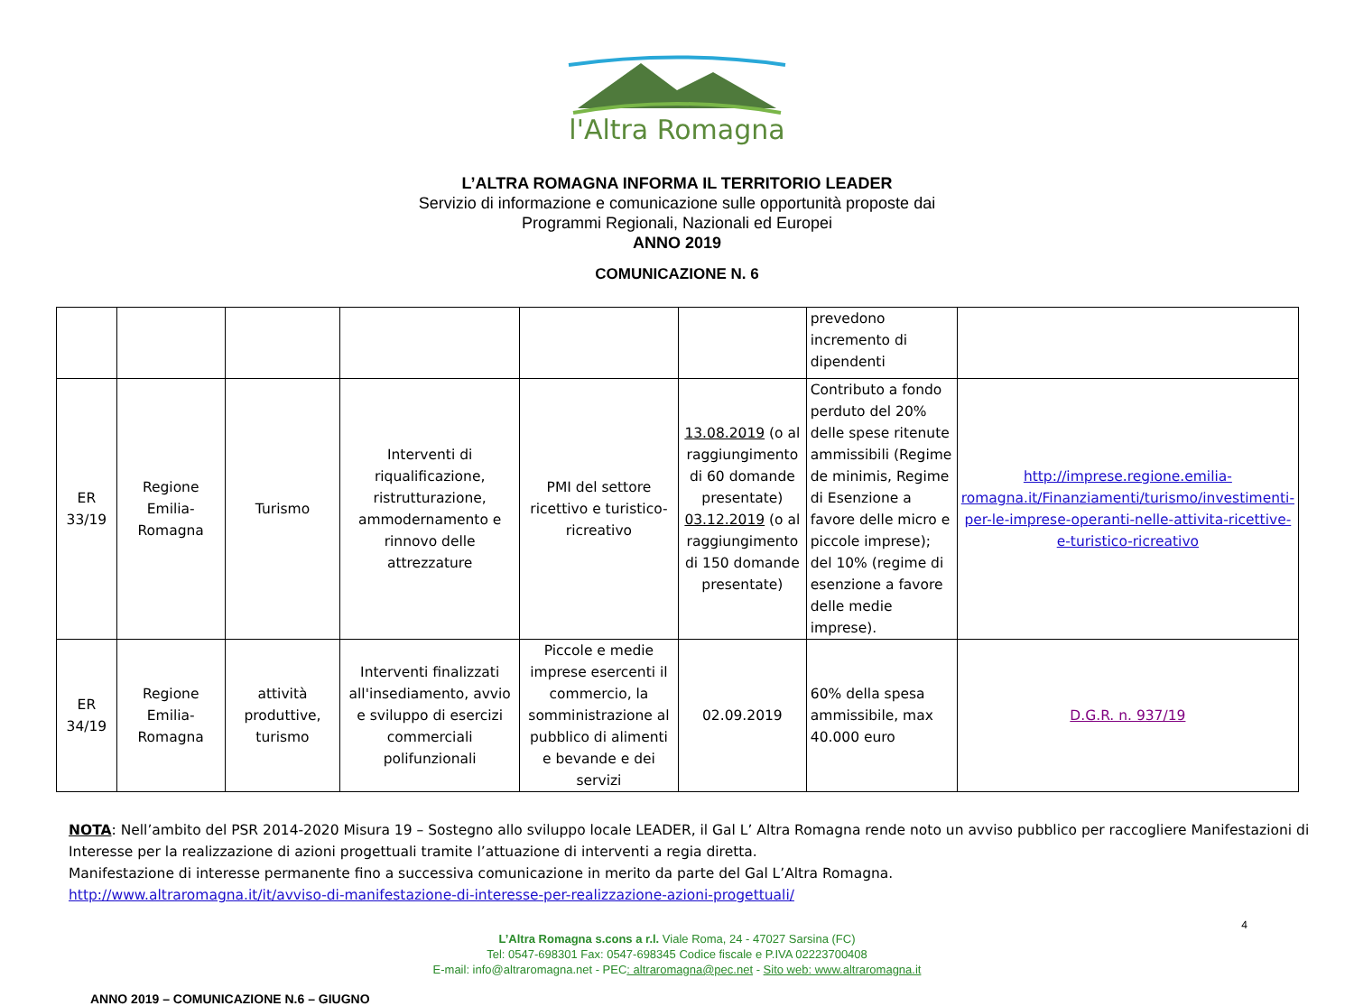l'Altra Romagna
L’ALTRA ROMAGNA INFORMA IL TERRITORIO LEADER
Servizio di informazione e comunicazione sulle opportunità proposte dai
Programmi Regionali, Nazionali ed Europei
ANNO 2019
COMUNICAZIONE N. 6
| | | | | | | prevedono incremento di dipendenti | |
| ER 33/19 | Regione Emilia-Romagna | Turismo | Interventi di riqualificazione, ristrutturazione, ammodernamento e rinnovo delle attrezzature | PMI del settore ricettivo e turistico-ricreativo | 13.08.2019 (o al raggiungimento di 60 domande presentate) 03.12.2019 (o al raggiungimento di 150 domande presentate) | Contributo a fondo perduto del 20% delle spese ritenute ammissibili (Regime de minimis, Regime di Esenzione a favore delle micro e piccole imprese); del 10% (regime di esenzione a favore delle medie imprese). | http://imprese.regione.emilia-romagna.it/Finanziamenti/turismo/investimenti-per-le-imprese-operanti-nelle-attivita-ricettive-e-turistico-ricreativo |
| ER 34/19 | Regione Emilia-Romagna | attività produttive, turismo | Interventi finalizzati all'insediamento, avvio e sviluppo di esercizi commerciali polifunzionali | Piccole e medie imprese esercenti il commercio, la somministrazione al pubblico di alimenti e bevande e dei servizi | 02.09.2019 | 60% della spesa ammissibile, max 40.000 euro | D.G.R. n. 937/19 |
NOTA: Nell’ambito del PSR 2014-2020 Misura 19 – Sostegno allo sviluppo locale LEADER, il Gal L’ Altra Romagna rende noto un avviso pubblico per raccogliere Manifestazioni di Interesse per la realizzazione di azioni progettuali tramite l’attuazione di interventi a regia diretta.
Manifestazione di interesse permanente fino a successiva comunicazione in merito da parte del Gal L’Altra Romagna.
http://www.altraromagna.it/it/avviso-di-manifestazione-di-interesse-per-realizzazione-azioni-progettuali/
4
L’Altra Romagna s.cons a r.l. Viale Roma, 24 - 47027 Sarsina (FC)
Tel: 0547-698301 Fax: 0547-698345 Codice fiscale e P.IVA 02223700408
E-mail: info@altraromagna.net - PEC: altraromagna@pec.net - Sito web: www.altraromagna.it
ANNO 2019 – COMUNICAZIONE N.6 – GIUGNO